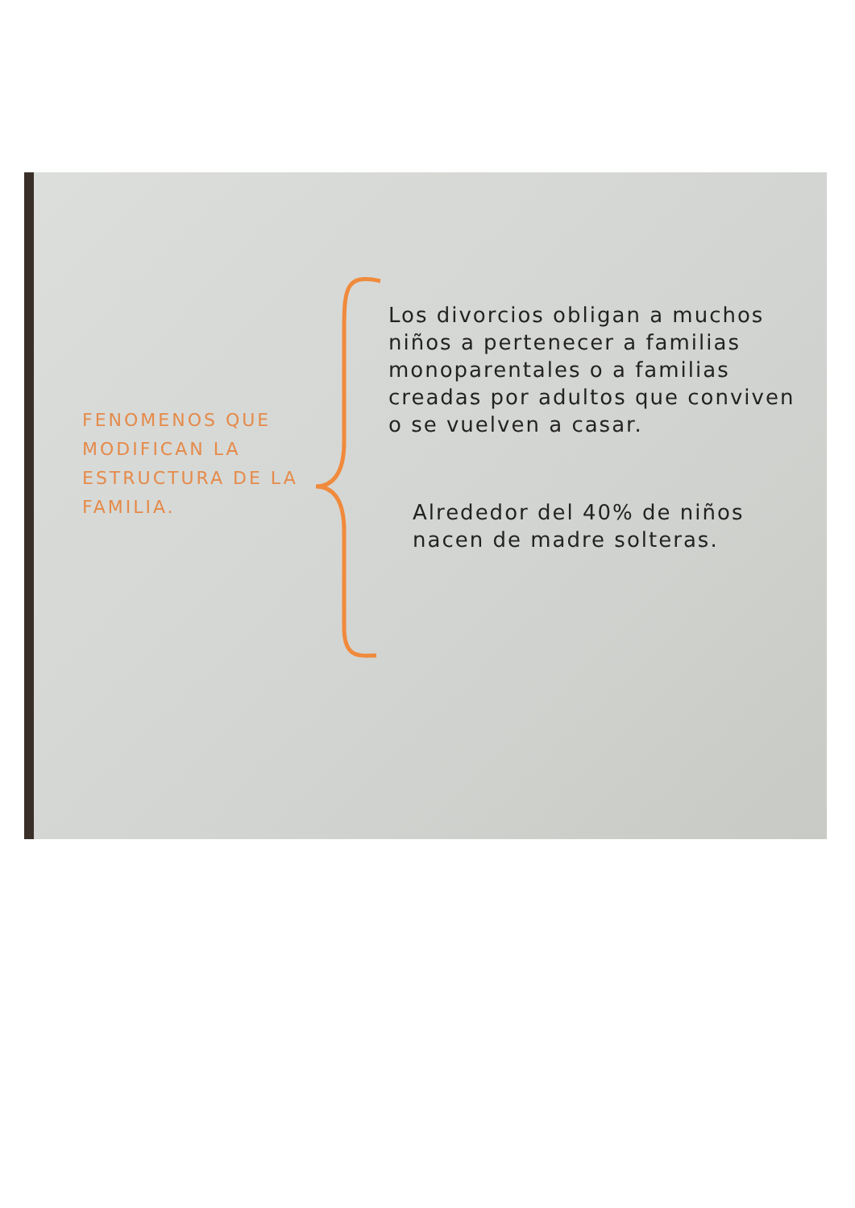FENOMENOS QUE MODIFICAN LA ESTRUCTURA DE LA FAMILIA.
Los divorcios obligan a muchos niños a pertenecer a familias monoparentales o a familias creadas por adultos que conviven o se vuelven a casar.
Alrededor del 40% de niños nacen de madre solteras.